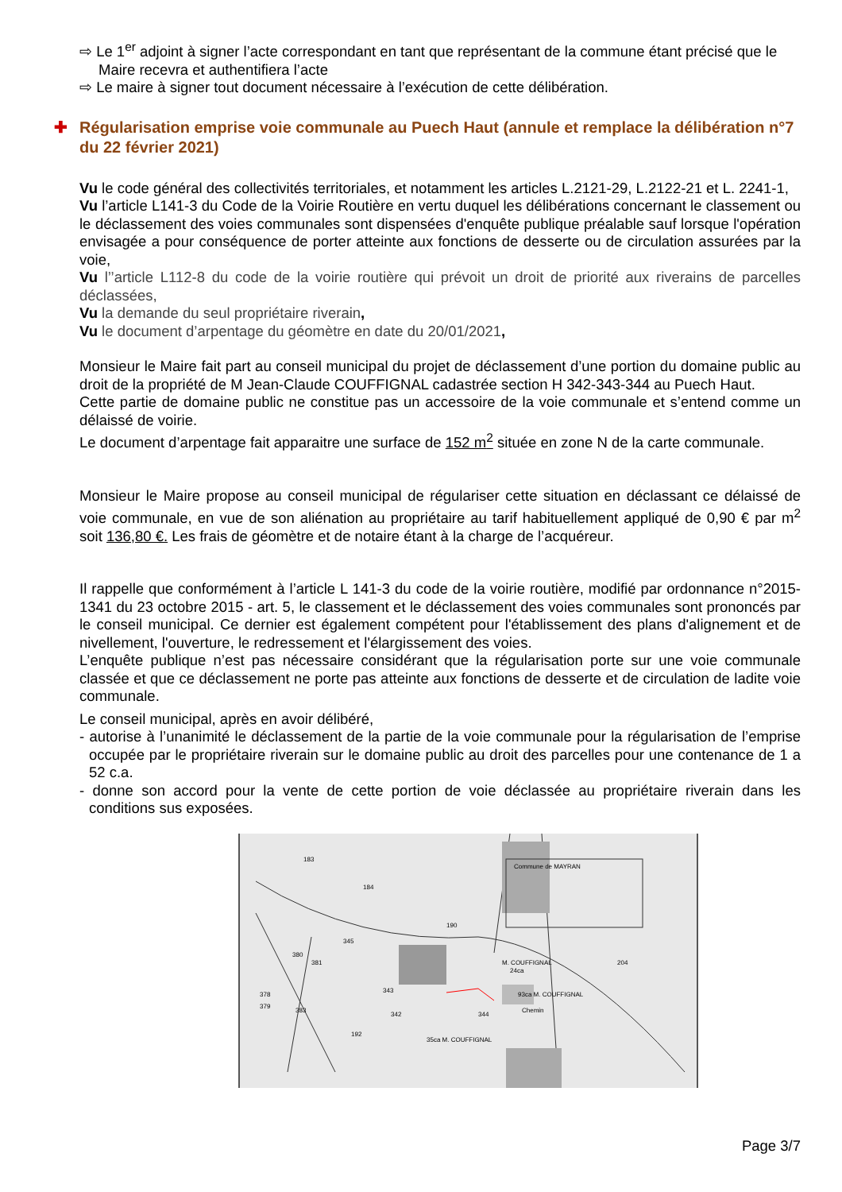⇨ Le 1<sup>er</sup> adjoint à signer l’acte correspondant en tant que représentant de la commune étant précisé que le Maire recevra et authentifiera l’acte
⇨ Le maire à signer tout document nécessaire à l’exécution de cette délibération.
✚ Régularisation emprise voie communale au Puech Haut (annule et remplace la délibération n°7 du 22 février 2021)
Vu le code général des collectivités territoriales, et notamment les articles L.2121-29, L.2122-21 et L. 2241-1,
Vu l’article L141-3 du Code de la Voirie Routière en vertu duquel les délibérations concernant le classement ou le déclassement des voies communales sont dispensées d'enquête publique préalable sauf lorsque l'opération envisagée a pour conséquence de porter atteinte aux fonctions de desserte ou de circulation assurées par la voie,
Vu l’’article L112-8 du code de la voirie routière qui prévoit un droit de priorité aux riverains de parcelles déclassées,
Vu la demande du seul propriétaire riverain,
Vu le document d’arpentage du géomètre en date du 20/01/2021,
Monsieur le Maire fait part au conseil municipal du projet de déclassement d’une portion du domaine public au droit de la propriété de M Jean-Claude COUFFIGNAL cadastrée section H 342-343-344 au Puech Haut.
Cette partie de domaine public ne constitue pas un accessoire de la voie communale et s’entend comme un délaissé de voirie.
Le document d’arpentage fait apparaitre une surface de 152 m<sup>2</sup> située en zone N de la carte communale.
Monsieur le Maire propose au conseil municipal de régulariser cette situation en déclassant ce délaissé de voie communale, en vue de son aliénation au propriétaire au tarif habituellement appliqué de 0,90 € par m<sup>2</sup> soit 136,80 €. Les frais de géomètre et de notaire étant à la charge de l’acquéreur.
Il rappelle que conformément à l’article L 141-3 du code de la voirie routière, modifié par ordonnance n°2015-1341 du 23 octobre 2015 - art. 5, le classement et le déclassement des voies communales sont prononcés par le conseil municipal. Ce dernier est également compétent pour l'établissement des plans d'alignement et de nivellement, l'ouverture, le redressement et l'élargissement des voies.
L’enquête publique n’est pas nécessaire considérant que la régularisation porte sur une voie communale classée et que ce déclassement ne porte pas atteinte aux fonctions de desserte et de circulation de ladite voie communale.
Le conseil municipal, après en avoir délibéré,
- autorise à l’unanimité le déclassement de la partie de la voie communale pour la régularisation de l’emprise occupée par le propriétaire riverain sur le domaine public au droit des parcelles pour une contenance de 1 a 52 c.a.
- donne son accord pour la vente de cette portion de voie déclassée au propriétaire riverain dans les conditions sus exposées.
Commune de MAYRAN
183
184
190
380
381
345
378
379
383
343
342
344
192
M. COUFFIGNAL
24ca
204
93ca M. COUFFIGNAL
35ca M. COUFFIGNAL
Chemin
Page 3/7